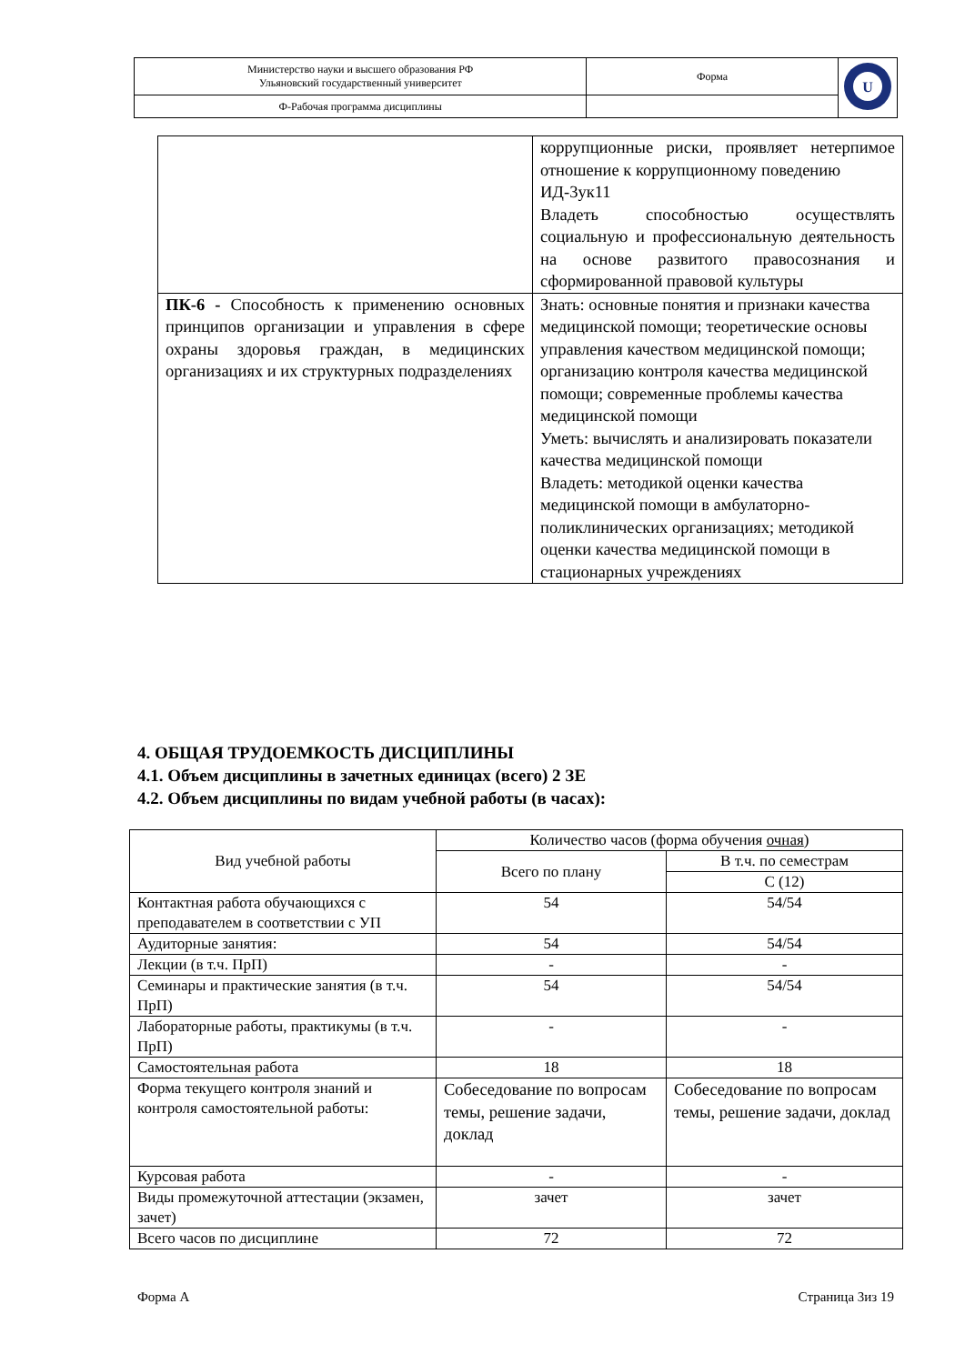| Министерство науки и высшего образования РФ Ульяновский государственный университет | Форма | U |
| Ф-Рабочая программа дисциплины | | |
| | коррупционные риски, проявляет нетерпимое отношение к коррупционному поведению ИД-3ук11 Владеть способностью осуществлять социальную и профессиональную деятельность на основе развитого правосознания и сформированной правовой культуры |
| ПК-6 - Способность к применению основных принципов организации и управления в сфере охраны здоровья граждан, в медицинских организациях и их структурных подразделениях | Знать: основные понятия и признаки качества медицинской помощи; теоретические основы управления качеством медицинской помощи; организацию контроля качества медицинской помощи; современные проблемы качества медицинской помощи Уметь: вычислять и анализировать показатели качества медицинской помощи Владеть: методикой оценки качества медицинской помощи в амбулаторно-поликлинических организациях; методикой оценки качества медицинской помощи в стационарных учреждениях |
4. ОБЩАЯ ТРУДОЕМКОСТЬ ДИСЦИПЛИНЫ
4.1. Объем дисциплины в зачетных единицах (всего) 2 ЗЕ
4.2. Объем дисциплины по видам учебной работы (в часах):
| Вид учебной работы | Количество часов (форма обучения очная ) | |
| | Всего по плану | В т.ч. по семестрам |
| | | С (12) |
| Контактная работа обучающихся с преподавателем в соответствии с УП | 54 | 54/54 |
| Аудиторные занятия: | 54 | 54/54 |
| Лекции (в т.ч. ПрП) | - | - |
| Семинары и практические занятия (в т.ч. ПрП) | 54 | 54/54 |
| Лабораторные работы, практикумы (в т.ч. ПрП) | - | - |
| Самостоятельная работа | 18 | 18 |
| Форма текущего контроля знаний и контроля самостоятельной работы: | Собеседование по вопросам темы, решение задачи, доклад | Собеседование по вопросам темы, решение задачи, доклад |
| Курсовая работа | - | - |
| Виды промежуточной аттестации (экзамен, зачет) | зачет | зачет |
| Всего часов по дисциплине | 72 | 72 |
Форма А Страница 3из 19